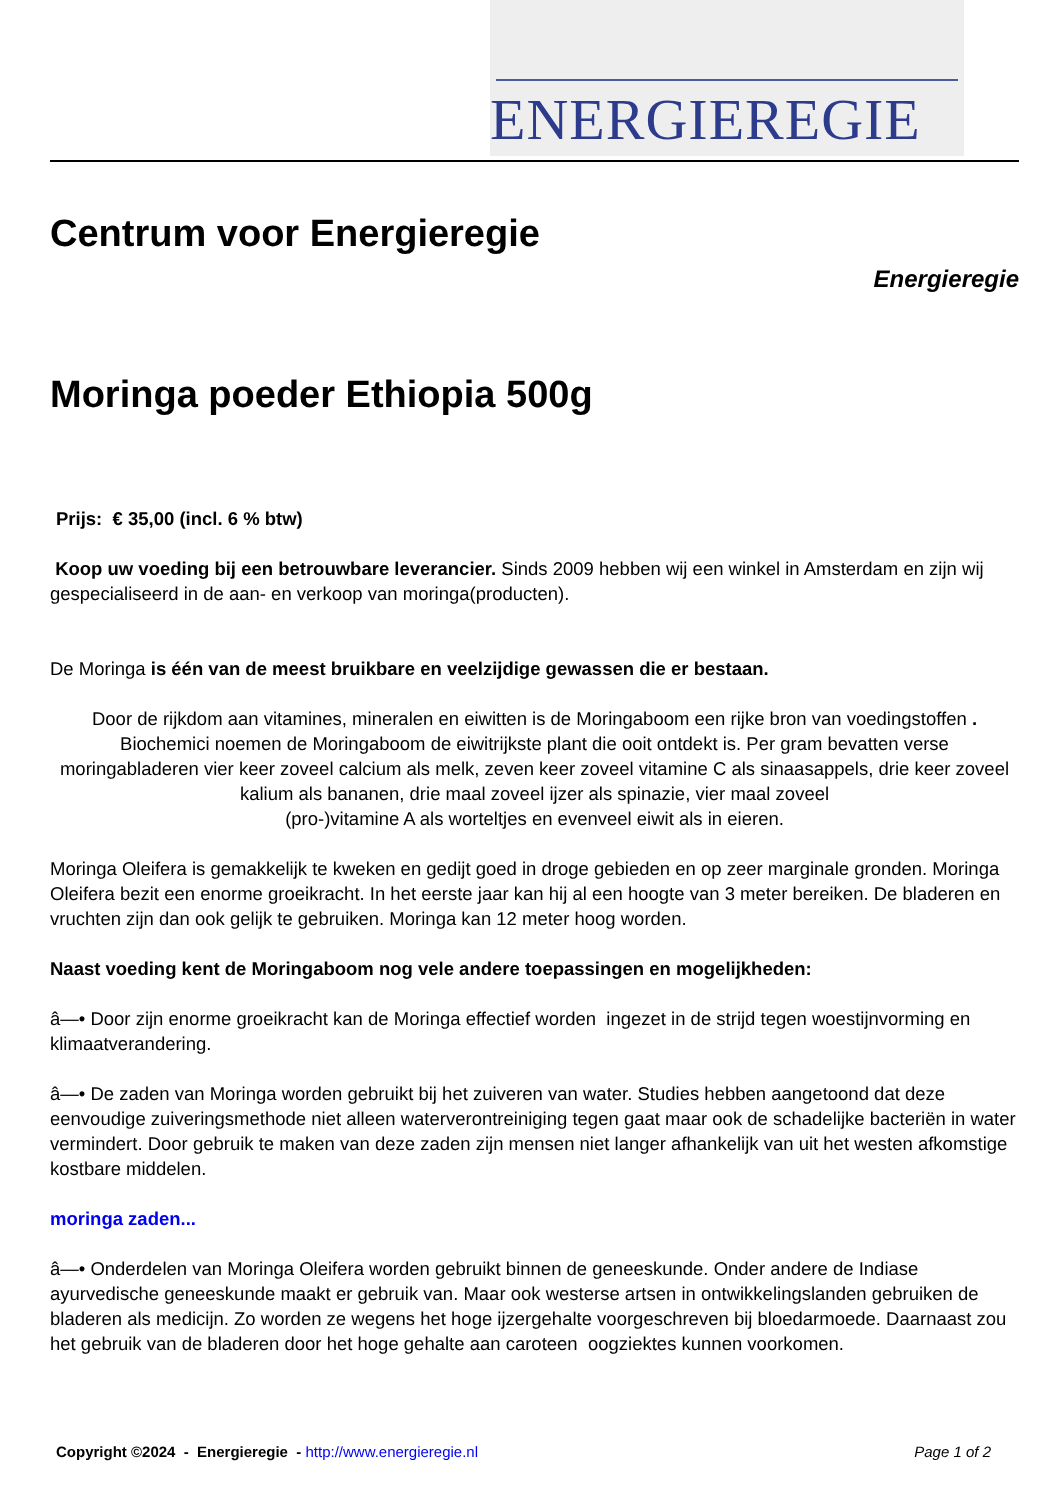ENERGIEREGIE
Centrum voor Energieregie
Energieregie
Moringa poeder Ethiopia 500g
Prijs: € 35,00 (incl. 6 % btw)
Koop uw voeding bij een betrouwbare leverancier. Sinds 2009 hebben wij een winkel in Amsterdam en zijn wij gespecialiseerd in de aan- en verkoop van moringa(producten).
De Moringa is één van de meest bruikbare en veelzijdige gewassen die er bestaan.
Door de rijkdom aan vitamines, mineralen en eiwitten is de Moringaboom een rijke bron van voedingstoffen .
Biochemici noemen de Moringaboom de eiwitrijkste plant die ooit ontdekt is. Per gram bevatten verse moringabladeren vier keer zoveel calcium als melk, zeven keer zoveel vitamine C als sinaasappels, drie keer zoveel kalium als bananen, drie maal zoveel ijzer als spinazie, vier maal zoveel
(pro-)vitamine A als worteltjes en evenveel eiwit als in eieren.
Moringa Oleifera is gemakkelijk te kweken en gedijt goed in droge gebieden en op zeer marginale gronden. Moringa Oleifera bezit een enorme groeikracht. In het eerste jaar kan hij al een hoogte van 3 meter bereiken. De bladeren en vruchten zijn dan ook gelijk te gebruiken. Moringa kan 12 meter hoog worden.
Naast voeding kent de Moringaboom nog vele andere toepassingen en mogelijkheden:
â—• Door zijn enorme groeikracht kan de Moringa effectief worden ingezet in de strijd tegen woestijnvorming en klimaatverandering.
â—• De zaden van Moringa worden gebruikt bij het zuiveren van water. Studies hebben aangetoond dat deze eenvoudige zuiveringsmethode niet alleen waterverontreiniging tegen gaat maar ook de schadelijke bacteriën in water vermindert. Door gebruik te maken van deze zaden zijn mensen niet langer afhankelijk van uit het westen afkomstige kostbare middelen.
moringa zaden...
â—• Onderdelen van Moringa Oleifera worden gebruikt binnen de geneeskunde. Onder andere de Indiase ayurvedische geneeskunde maakt er gebruik van. Maar ook westerse artsen in ontwikkelingslanden gebruiken de bladeren als medicijn. Zo worden ze wegens het hoge ijzergehalte voorgeschreven bij bloedarmoede. Daarnaast zou het gebruik van de bladeren door het hoge gehalte aan caroteen oogziektes kunnen voorkomen.
Copyright ©2024 - Energieregie - http://www.energieregie.nl Page 1 of 2